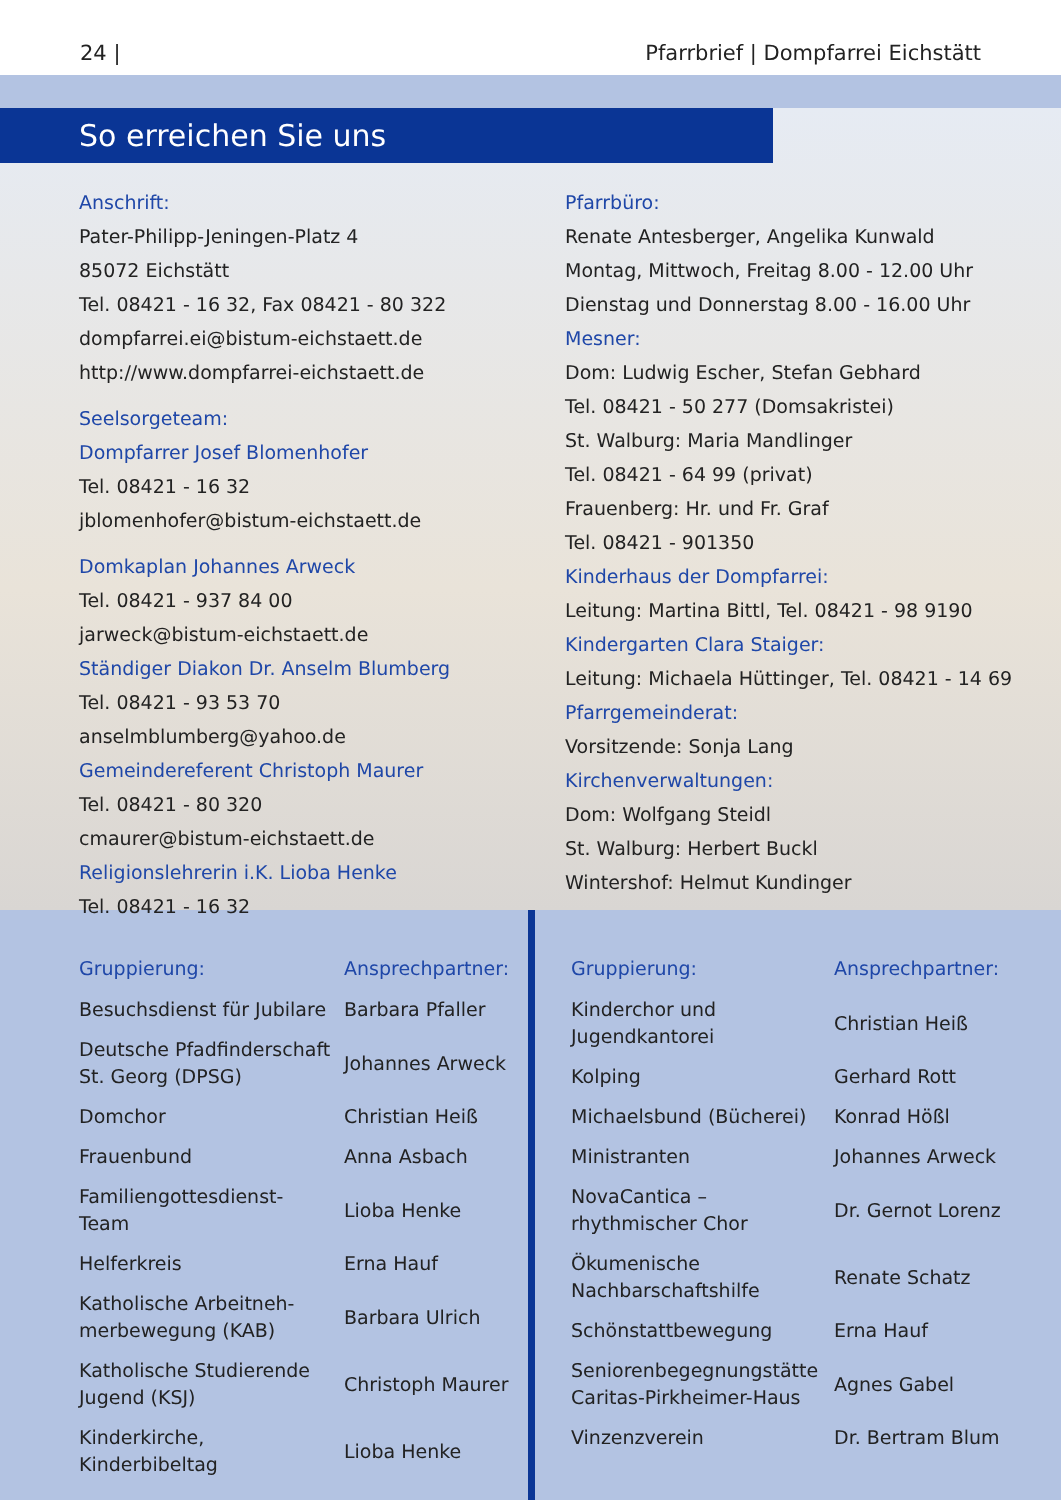24 | Pfarrbrief | Dompfarrei Eichstätt
So erreichen Sie uns
Anschrift:
Pater-Philipp-Jeningen-Platz 4
85072 Eichstätt
Tel. 08421 - 16 32, Fax 08421 - 80 322
dompfarrei.ei@bistum-eichstaett.de
http://www.dompfarrei-eichstaett.de
Seelsorgeteam:
Dompfarrer Josef Blomenhofer
Tel. 08421 - 16 32
jblomenhofer@bistum-eichstaett.de
Domkaplan Johannes Arweck
Tel. 08421 - 937 84 00
jarweck@bistum-eichstaett.de
Ständiger Diakon Dr. Anselm Blumberg
Tel. 08421 - 93 53 70
anselmblumberg@yahoo.de
Gemeindereferent Christoph Maurer
Tel. 08421 - 80 320
cmaurer@bistum-eichstaett.de
Religionslehrerin i.K. Lioba Henke
Tel. 08421 - 16 32
Pfarrbüro:
Renate Antesberger, Angelika Kunwald
Montag, Mittwoch, Freitag 8.00 - 12.00 Uhr
Dienstag und Donnerstag 8.00 - 16.00 Uhr
Mesner:
Dom: Ludwig Escher, Stefan Gebhard
Tel. 08421 - 50 277 (Domsakristei)
St. Walburg: Maria Mandlinger
Tel. 08421 - 64 99 (privat)
Frauenberg: Hr. und Fr. Graf
Tel. 08421 - 901350
Kinderhaus der Dompfarrei:
Leitung: Martina Bittl, Tel. 08421 - 98 9190
Kindergarten Clara Staiger:
Leitung: Michaela Hüttinger, Tel. 08421 - 14 69
Pfarrgemeinderat:
Vorsitzende: Sonja Lang
Kirchenverwaltungen:
Dom: Wolfgang Steidl
St. Walburg: Herbert Buckl
Wintershof: Helmut Kundinger
| Gruppierung: | Ansprechpartner: |
| --- | --- |
| Besuchsdienst für Jubilare | Barbara Pfaller |
| Deutsche Pfadfinderschaft St. Georg (DPSG) | Johannes Arweck |
| Domchor | Christian Heiß |
| Frauenbund | Anna Asbach |
| Familiengottesdienst- Team | Lioba Henke |
| Helferkreis | Erna Hauf |
| Katholische Arbeitneh- merbewegung (KAB) | Barbara Ulrich |
| Katholische Studierende Jugend (KSJ) | Christoph Maurer |
| Kinderkirche, Kinderbibeltag | Lioba Henke |
| Gruppierung: | Ansprechpartner: |
| --- | --- |
| Kinderchor und Jugendkantorei | Christian Heiß |
| Kolping | Gerhard Rott |
| Michaelsbund (Bücherei) | Konrad Hößl |
| Ministranten | Johannes Arweck |
| NovaCantica – rhythmischer Chor | Dr. Gernot Lorenz |
| Ökumenische Nachbarschaftshilfe | Renate Schatz |
| Schönstattbewegung | Erna Hauf |
| Seniorenbegegnungstätte Caritas-Pirkheimer-Haus | Agnes Gabel |
| Vinzenzverein | Dr. Bertram Blum |